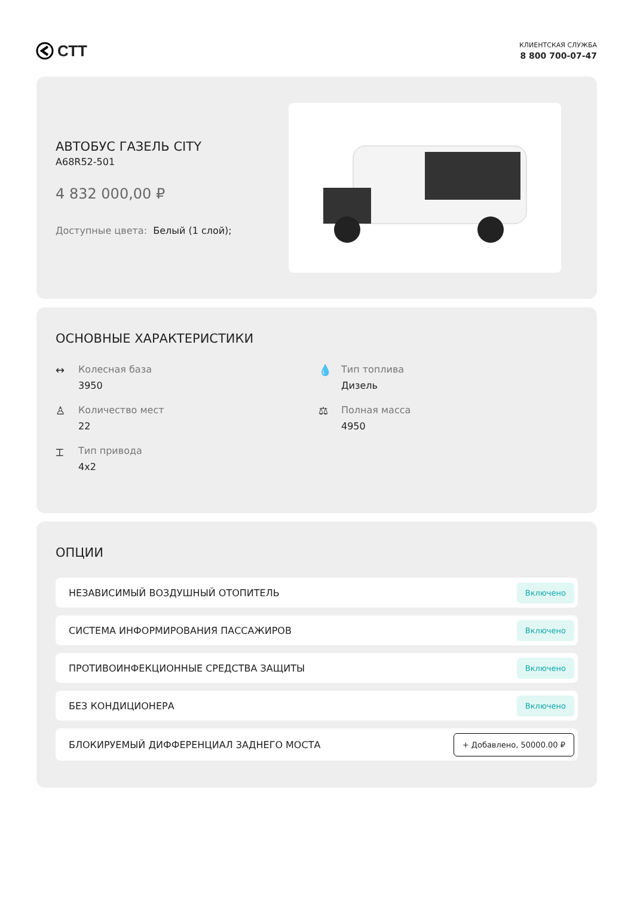СТТ
КЛИЕНТСКАЯ СЛУЖБА
8 800 700-07-47
АВТОБУС ГАЗЕЛЬ CITY
A68R52-501
4 832 000,00 ₽
Доступные цвета: Белый (1 слой);
ОСНОВНЫЕ ХАРАКТЕРИСТИКИ
↔ Колесная база
3950
💧 Тип топлива
Дизель
♙ Количество мест
22
⚖ Полная масса
4950
⌶ Тип привода
4x2
ОПЦИИ
НЕЗАВИСИМЫЙ ВОЗДУШНЫЙ ОТОПИТЕЛЬ Включено
СИСТЕМА ИНФОРМИРОВАНИЯ ПАССАЖИРОВ Включено
ПРОТИВОИНФЕКЦИОННЫЕ СРЕДСТВА ЗАЩИТЫ Включено
БЕЗ КОНДИЦИОНЕРА Включено
БЛОКИРУЕМЫЙ ДИФФЕРЕНЦИАЛ ЗАДНЕГО МОСТА + Добавлено, 50000.00 ₽